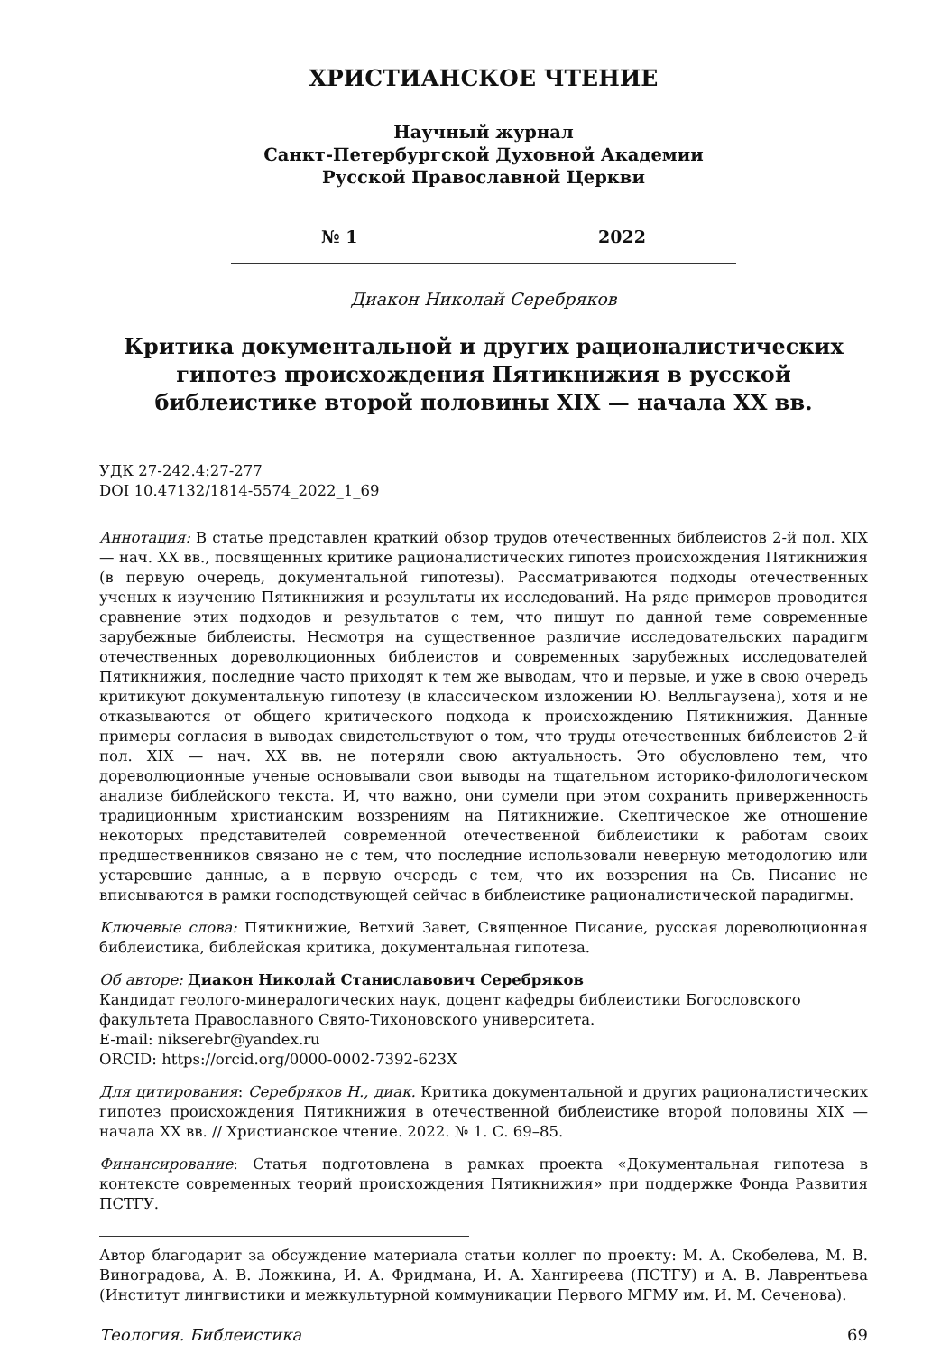ХРИСТИАНСКОЕ ЧТЕНИЕ
Научный журнал
Санкт-Петербургской Духовной Академии
Русской Православной Церкви
№ 1 2022
Диакон Николай Серебряков
Критика документальной и других рационалистических гипотез происхождения Пятикнижия в русской библеистике второй половины XIX — начала XX вв.
УДК 27-242.4:27-277
DOI 10.47132/1814-5574_2022_1_69
Аннотация: В статье представлен краткий обзор трудов отечественных библеистов 2-й пол. XIX — нач. XX вв., посвященных критике рационалистических гипотез происхождения Пятикнижия (в первую очередь, документальной гипотезы). Рассматриваются подходы отечественных ученых к изучению Пятикнижия и результаты их исследований. На ряде примеров проводится сравнение этих подходов и результатов с тем, что пишут по данной теме современные зарубежные библеисты. Несмотря на существенное различие исследовательских парадигм отечественных дореволюционных библеистов и современных зарубежных исследователей Пятикнижия, последние часто приходят к тем же выводам, что и первые, и уже в свою очередь критикуют документальную гипотезу (в классическом изложении Ю. Велльгаузена), хотя и не отказываются от общего критического подхода к происхождению Пятикнижия. Данные примеры согласия в выводах свидетельствуют о том, что труды отечественных библеистов 2-й пол. XIX — нач. XX вв. не потеряли свою актуальность. Это обусловлено тем, что дореволюционные ученые основывали свои выводы на тщательном историко-филологическом анализе библейского текста. И, что важно, они сумели при этом сохранить приверженность традиционным христианским воззрениям на Пятикнижие. Скептическое же отношение некоторых представителей современной отечественной библеистики к работам своих предшественников связано не с тем, что последние использовали неверную методологию или устаревшие данные, а в первую очередь с тем, что их воззрения на Св. Писание не вписываются в рамки господствующей сейчас в библеистике рационалистической парадигмы.
Ключевые слова: Пятикнижие, Ветхий Завет, Священное Писание, русская дореволюционная библеистика, библейская критика, документальная гипотеза.
Об авторе: Диакон Николай Станиславович Серебряков
Кандидат геолого-минералогических наук, доцент кафедры библеистики Богословского факультета Православного Свято-Тихоновского университета.
E-mail: nikserebr@yandex.ru
ORCID: https://orcid.org/0000-0002-7392-623X
Для цитирования: Серебряков Н., диак. Критика документальной и других рационалистических гипотез происхождения Пятикнижия в отечественной библеистике второй половины XIX — начала XX вв. // Христианское чтение. 2022. № 1. С. 69–85.
Финансирование: Статья подготовлена в рамках проекта «Документальная гипотеза в контексте современных теорий происхождения Пятикнижия» при поддержке Фонда Развития ПСТГУ.
Автор благодарит за обсуждение материала статьи коллег по проекту: М. А. Скобелева, М. В. Виноградова, А. В. Ложкина, И. А. Фридмана, И. А. Хангиреева (ПСТГУ) и А. В. Лаврентьева (Институт лингвистики и межкультурной коммуникации Первого МГМУ им. И. М. Сеченова).
Теология. Библеистика 69